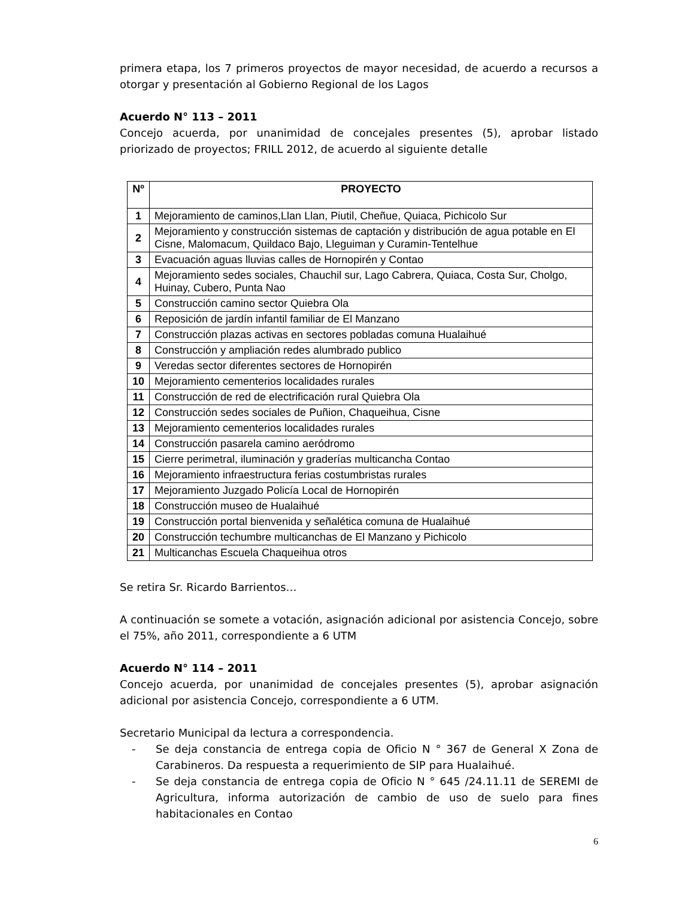primera etapa, los 7 primeros proyectos de mayor necesidad, de acuerdo a recursos a otorgar y presentación al Gobierno Regional de los Lagos
Acuerdo N° 113 – 2011
Concejo acuerda, por unanimidad de concejales presentes (5), aprobar listado priorizado de proyectos; FRILL 2012, de acuerdo al siguiente detalle
| Nº | PROYECTO |
| --- | --- |
| 1 | Mejoramiento de caminos,Llan Llan, Piutil, Cheñue, Quiaca, Pichicolo Sur |
| 2 | Mejoramiento y construcción sistemas de captación y distribución de agua potable en El Cisne, Malomacum, Quildaco Bajo, Lleguiman y Curamin-Tentelhue |
| 3 | Evacuación aguas lluvias calles de Hornopirén y Contao |
| 4 | Mejoramiento sedes sociales, Chauchil sur, Lago Cabrera, Quiaca, Costa Sur, Cholgo, Huinay, Cubero, Punta Nao |
| 5 | Construcción camino sector Quiebra Ola |
| 6 | Reposición de jardín infantil familiar de El Manzano |
| 7 | Construcción plazas activas en sectores pobladas comuna Hualaihué |
| 8 | Construcción y ampliación redes alumbrado publico |
| 9 | Veredas sector diferentes sectores de Hornopirén |
| 10 | Mejoramiento cementerios localidades rurales |
| 11 | Construcción de red de electrificación rural Quiebra Ola |
| 12 | Construcción sedes sociales de Puñion, Chaqueihua, Cisne |
| 13 | Mejoramiento cementerios localidades rurales |
| 14 | Construcción pasarela camino aeródromo |
| 15 | Cierre perimetral, iluminación y graderías multicancha Contao |
| 16 | Mejoramiento infraestructura ferias costumbristas rurales |
| 17 | Mejoramiento Juzgado Policía Local de Hornopirén |
| 18 | Construcción museo de Hualaihué |
| 19 | Construcción portal bienvenida y señalética comuna de Hualaihué |
| 20 | Construcción techumbre multicanchas de El Manzano y Pichicolo |
| 21 | Multicanchas Escuela Chaqueihua otros |
Se retira Sr. Ricardo Barrientos…
A continuación se somete a votación, asignación adicional por asistencia Concejo, sobre el 75%, año 2011, correspondiente a 6 UTM
Acuerdo N° 114 – 2011
Concejo acuerda, por unanimidad de concejales presentes (5), aprobar asignación adicional por asistencia Concejo, correspondiente a 6 UTM.
Secretario Municipal da lectura a correspondencia.
- Se deja constancia de entrega copia de Oficio N ° 367 de General X Zona de Carabineros. Da respuesta a requerimiento de SIP para Hualaihué.
- Se deja constancia de entrega copia de Oficio N ° 645 /24.11.11 de SEREMI de Agricultura, informa autorización de cambio de uso de suelo para fines habitacionales en Contao
6